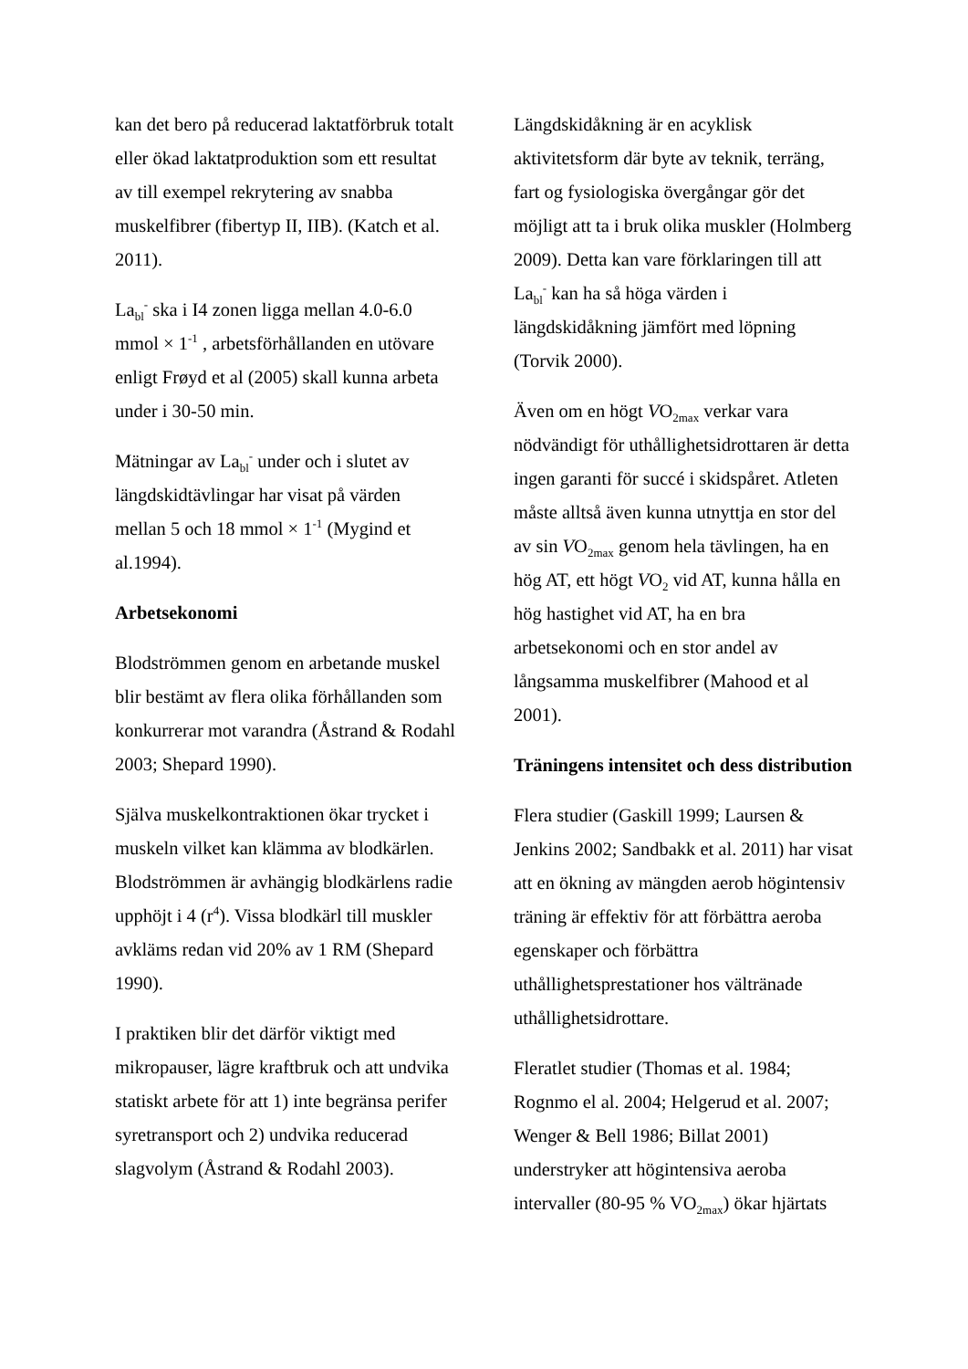kan det bero på reducerad laktatförbruk totalt eller ökad laktatproduktion som ett resultat av till exempel rekrytering av snabba muskelfibrer (fibertyp II, IIB). (Katch et al. 2011).
La<sub>bl</sub><sup>-</sup> ska i I4 zonen ligga mellan 4.0-6.0 mmol × 1<sup>-1</sup> , arbetsförhållanden en utövare enligt Frøyd et al (2005) skall kunna arbeta under i 30-50 min.
Mätningar av La<sub>bl</sub><sup>-</sup> under och i slutet av längdskidtävlingar har visat på värden mellan 5 och 18 mmol × 1<sup>-1</sup> (Mygind et al.1994).
Arbetsekonomi
Blodströmmen genom en arbetande muskel blir bestämt av flera olika förhållanden som konkurrerar mot varandra (Åstrand & Rodahl 2003; Shepard 1990).
Själva muskelkontraktionen ökar trycket i muskeln vilket kan klämma av blodkärlen. Blodströmmen är avhängig blodkärlens radie upphöjt i 4 (r<sup>4</sup>). Vissa blodkärl till muskler avkläms redan vid 20% av 1 RM (Shepard 1990).
I praktiken blir det därför viktigt med mikropauser, lägre kraftbruk och att undvika statiskt arbete för att 1) inte begränsa perifer syretransport och 2) undvika reducerad slagvolym (Åstrand & Rodahl 2003).
Längdskidåkning är en acyklisk aktivitetsform där byte av teknik, terräng, fart og fysiologiska övergångar gör det möjligt att ta i bruk olika muskler (Holmberg 2009). Detta kan vare förklaringen till att La<sub>bl</sub><sup>-</sup> kan ha så höga värden i längdskidåkning jämfört med löpning (Torvik 2000).
Även om en högt VO<sub>2max</sub> verkar vara nödvändigt för uthållighetsidrottaren är detta ingen garanti för succé i skidspåret. Atleten måste alltså även kunna utnyttja en stor del av sin VO<sub>2max</sub> genom hela tävlingen, ha en hög AT, ett högt VO<sub>2</sub> vid AT, kunna hålla en hög hastighet vid AT, ha en bra arbetsekonomi och en stor andel av långsamma muskelfibrer (Mahood et al 2001).
Träningens intensitet och dess distribution
Flera studier (Gaskill 1999; Laursen & Jenkins 2002; Sandbakk et al. 2011) har visat att en ökning av mängden aerob högintensiv träning är effektiv för att förbättra aeroba egenskaper och förbättra uthållighetsprestationer hos vältränade uthållighetsidrottare.
Fleratlet studier (Thomas et al. 1984; Rognmo el al. 2004; Helgerud et al. 2007; Wenger & Bell 1986; Billat 2001) understryker att högintensiva aeroba intervaller (80-95 % VO<sub>2max</sub>) ökar hjärtats